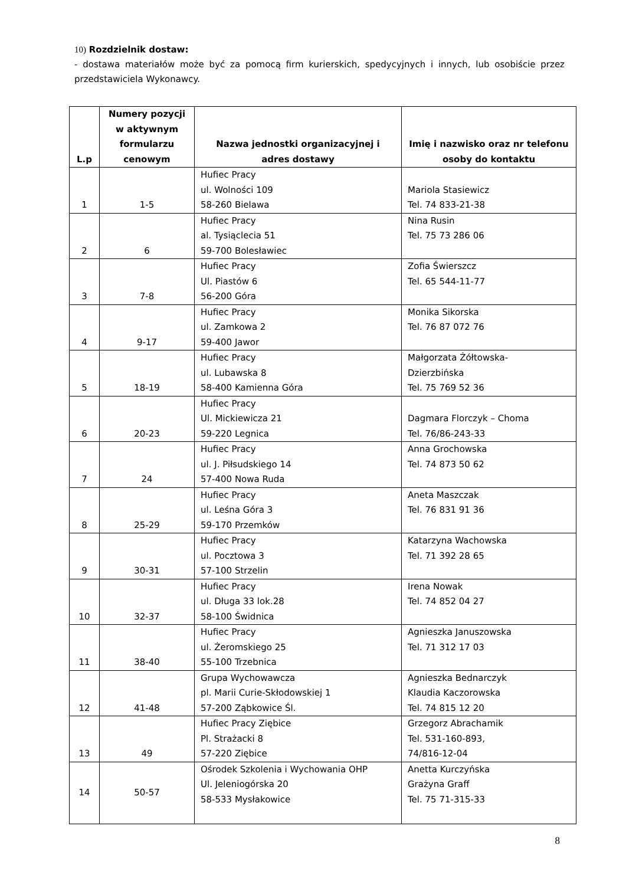10) Rozdzielnik dostaw:
- dostawa materiałów może być za pomocą firm kurierskich, spedycyjnych i innych, lub osobiście przez przedstawiciela Wykonawcy.
| L.p | Numery pozycji w aktywnym formularzu cenowym | Nazwa jednostki organizacyjnej i adres dostawy | Imię i nazwisko oraz nr telefonu osoby do kontaktu |
| --- | --- | --- | --- |
| 1 | 1-5 | Hufiec Pracy ul. Wolności 109 58-260 Bielawa | Mariola Stasiewicz Tel. 74 833-21-38 |
| 2 | 6 | Hufiec Pracy al. Tysiąclecia 51 59-700 Bolesławiec | Nina Rusin Tel. 75 73 286 06 |
| 3 | 7-8 | Hufiec Pracy Ul. Piastów 6 56-200 Góra | Zofia Świerszcz Tel. 65 544-11-77 |
| 4 | 9-17 | Hufiec Pracy ul. Zamkowa 2 59-400 Jawor | Monika Sikorska Tel. 76 87 072 76 |
| 5 | 18-19 | Hufiec Pracy ul. Lubawska 8 58-400 Kamienna Góra | Małgorzata Żółtowska- Dzierzbińska Tel. 75 769 52 36 |
| 6 | 20-23 | Hufiec Pracy Ul. Mickiewicza 21 59-220 Legnica | Dagmara Florczyk – Choma Tel. 76/86-243-33 |
| 7 | 24 | Hufiec Pracy ul. J. Piłsudskiego 14 57-400 Nowa Ruda | Anna Grochowska Tel. 74 873 50 62 |
| 8 | 25-29 | Hufiec Pracy ul. Leśna Góra 3 59-170 Przemków | Aneta Maszczak Tel. 76 831 91 36 |
| 9 | 30-31 | Hufiec Pracy ul. Pocztowa 3 57-100 Strzelin | Katarzyna Wachowska Tel. 71 392 28 65 |
| 10 | 32-37 | Hufiec Pracy ul. Długa 33 lok.28 58-100 Świdnica | Irena Nowak Tel. 74 852 04 27 |
| 11 | 38-40 | Hufiec Pracy ul. Żeromskiego 25 55-100 Trzebnica | Agnieszka Januszowska Tel. 71 312 17 03 |
| 12 | 41-48 | Grupa Wychowawcza pl. Marii Curie-Skłodowskiej 1 57-200 Ząbkowice Śl. | Agnieszka Bednarczyk Klaudia Kaczorowska Tel. 74 815 12 20 |
| 13 | 49 | Hufiec Pracy Ziębice Pl. Strażacki 8 57-220 Ziębice | Grzegorz Abrachamik Tel. 531-160-893, 74/816-12-04 |
| 14 | 50-57 | Ośrodek Szkolenia i Wychowania OHP Ul. Jeleniogórska 20 58-533 Mysłakowice | Anetta Kurczyńska Grażyna Graff Tel. 75 71-315-33 |
8